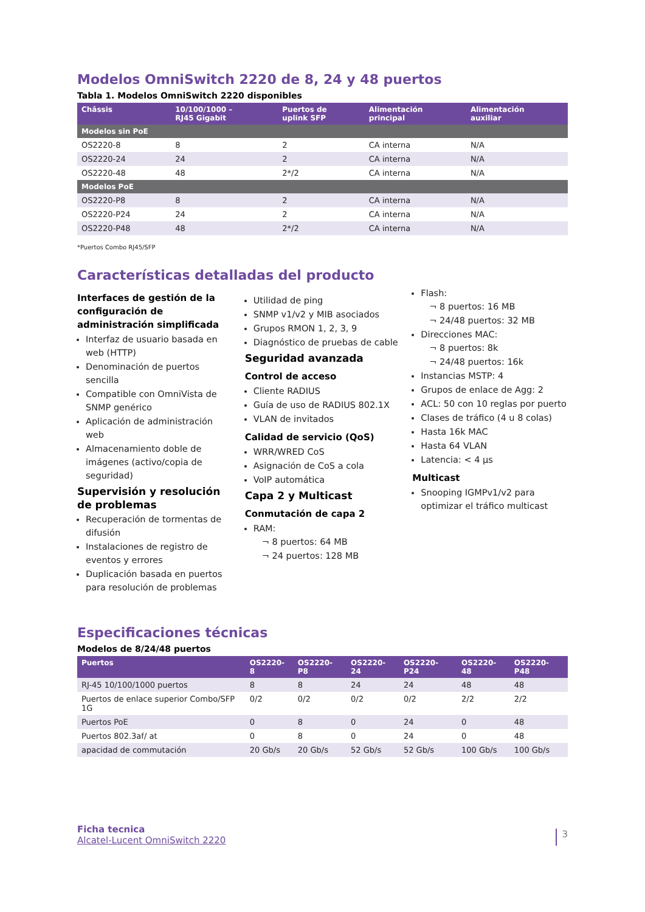Modelos OmniSwitch 2220 de 8, 24 y 48 puertos
Tabla 1. Modelos OmniSwitch 2220 disponibles
| Châssis | 10/100/1000 – RJ45 Gigabit | Puertos de uplink SFP | Alimentación principal | Alimentación auxiliar |
| --- | --- | --- | --- | --- |
| Modelos sin PoE | | | | |
| OS2220-8 | 8 | 2 | CA interna | N/A |
| OS2220-24 | 24 | 2 | CA interna | N/A |
| OS2220-48 | 48 | 2*/2 | CA interna | N/A |
| Modelos PoE | | | | |
| OS2220-P8 | 8 | 2 | CA interna | N/A |
| OS2220-P24 | 24 | 2 | CA interna | N/A |
| OS2220-P48 | 48 | 2*/2 | CA interna | N/A |
*Puertos Combo RJ45/SFP
Características detalladas del producto
Interfaces de gestión de la configuración de administración simplificada
Interfaz de usuario basada en web (HTTP)
Denominación de puertos sencilla
Compatible con OmniVista de SNMP genérico
Aplicación de administración web
Almacenamiento doble de imágenes (activo/copia de seguridad)
Supervisión y resolución de problemas
Recuperación de tormentas de difusión
Instalaciones de registro de eventos y errores
Duplicación basada en puertos para resolución de problemas
Utilidad de ping
SNMP v1/v2 y MIB asociados
Grupos RMON 1, 2, 3, 9
Diagnóstico de pruebas de cable
Seguridad avanzada
Control de acceso
Cliente RADIUS
Guía de uso de RADIUS 802.1X
VLAN de invitados
Calidad de servicio (QoS)
WRR/WRED CoS
Asignación de CoS a cola
VoIP automática
Capa 2 y Multicast
Conmutación de capa 2
RAM:
¬ 8 puertos: 64 MB
¬ 24 puertos: 128 MB
Flash:
¬ 8 puertos: 16 MB
¬ 24/48 puertos: 32 MB
Direcciones MAC:
¬ 8 puertos: 8k
¬ 24/48 puertos: 16k
Instancias MSTP: 4
Grupos de enlace de Agg: 2
ACL: 50 con 10 reglas por puerto
Clases de tráfico (4 u 8 colas)
Hasta 16k MAC
Hasta 64 VLAN
Latencia: < 4 µs
Multicast
Snooping IGMPv1/v2 para optimizar el tráfico multicast
Especificaciones técnicas
Modelos de 8/24/48 puertos
| Puertos | OS2220-8 | OS2220-P8 | OS2220-24 | OS2220-P24 | OS2220-48 | OS2220-P48 |
| --- | --- | --- | --- | --- | --- | --- |
| RJ-45 10/100/1000 puertos | 8 | 8 | 24 | 24 | 48 | 48 |
| Puertos de enlace superior Combo/SFP 1G | 0/2 | 0/2 | 0/2 | 0/2 | 2/2 | 2/2 |
| Puertos PoE | 0 | 8 | 0 | 24 | 0 | 48 |
| Puertos 802.3af/ at | 0 | 8 | 0 | 24 | 0 | 48 |
| apacidad de commutación | 20 Gb/s | 20 Gb/s | 52 Gb/s | 52 Gb/s | 100 Gb/s | 100 Gb/s |
Ficha tecnica
Alcatel-Lucent OmniSwitch 2220
3